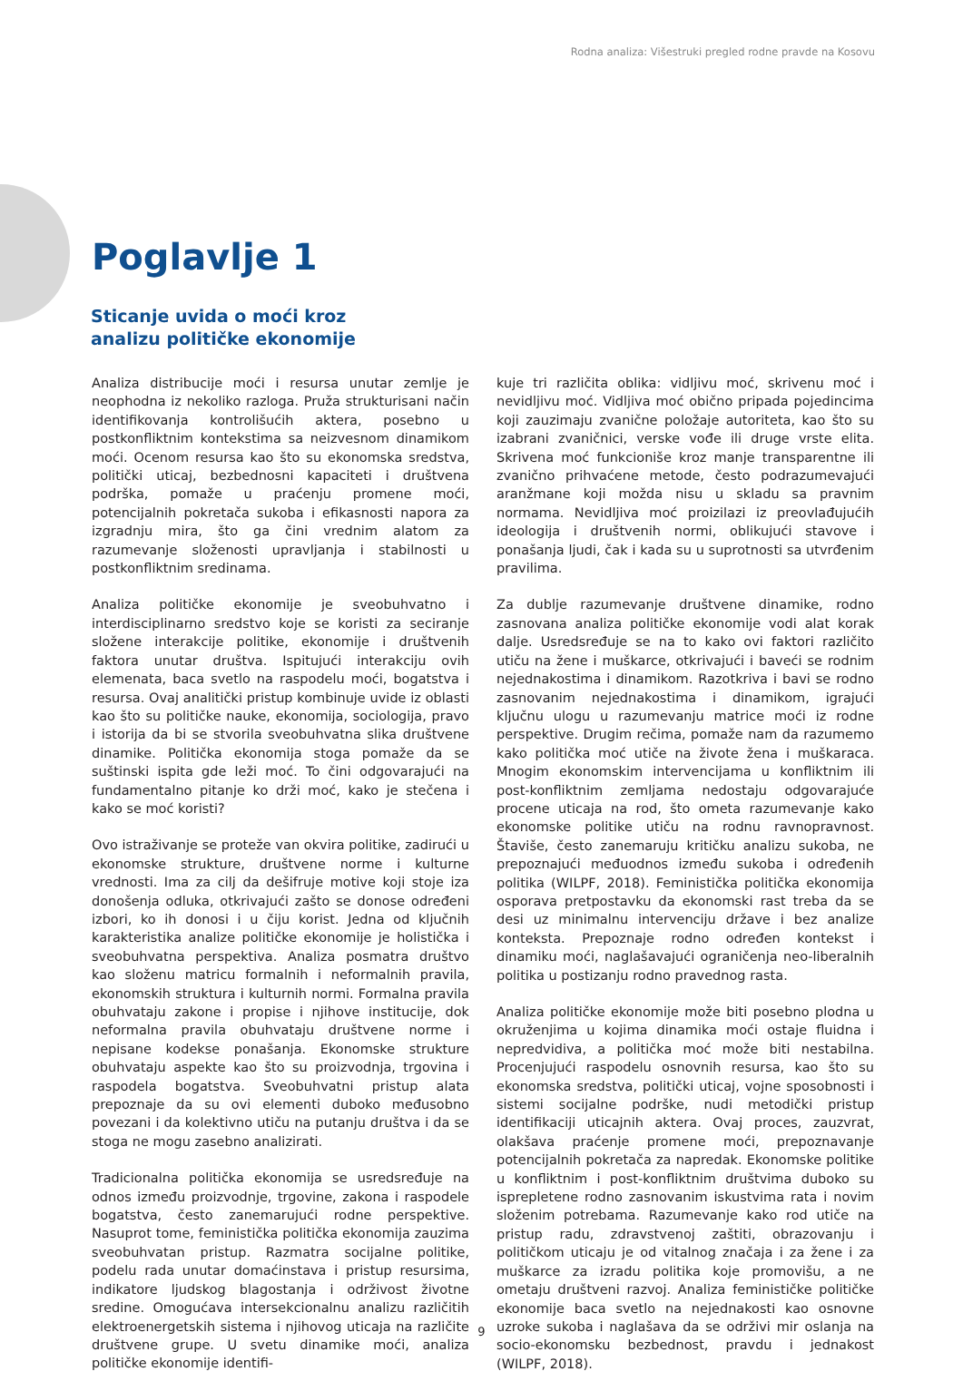Rodna analiza: Višestruki pregled rodne pravde na Kosovu
Poglavlje 1
Sticanje uvida o moći kroz
analizu političke ekonomije
Analiza distribucije moći i resursa unutar zemlje je neophodna iz nekoliko razloga. Pruža strukturisani način identifikovanja kontrolišućih aktera, posebno u postkonfliktnim kontekstima sa neizvesnom dinamikom moći. Ocenom resursa kao što su ekonomska sredstva, politički uticaj, bezbednosni kapaciteti i društvena podrška, pomaže u praćenju promene moći, potencijalnih pokretača sukoba i efikasnosti napora za izgradnju mira, što ga čini vrednim alatom za razumevanje složenosti upravljanja i stabilnosti u postkonfliktnim sredinama.
Analiza političke ekonomije je sveobuhvatno i interdisciplinarno sredstvo koje se koristi za seciranje složene interakcije politike, ekonomije i društvenih faktora unutar društva. Ispitujući interakciju ovih elemenata, baca svetlo na raspodelu moći, bogatstva i resursa. Ovaj analitički pristup kombinuje uvide iz oblasti kao što su političke nauke, ekonomija, sociologija, pravo i istorija da bi se stvorila sveobuhvatna slika društvene dinamike. Politička ekonomija stoga pomaže da se suštinski ispita gde leži moć. To čini odgovarajući na fundamentalno pitanje ko drži moć, kako je stečena i kako se moć koristi?
Ovo istraživanje se proteže van okvira politike, zadirući u ekonomske strukture, društvene norme i kulturne vrednosti. Ima za cilj da dešifruje motive koji stoje iza donošenja odluka, otkrivajući zašto se donose određeni izbori, ko ih donosi i u čiju korist. Jedna od ključnih karakteristika analize političke ekonomije je holistička i sveobuhvatna perspektiva. Analiza posmatra društvo kao složenu matricu formalnih i neformalnih pravila, ekonomskih struktura i kulturnih normi. Formalna pravila obuhvataju zakone i propise i njihove institucije, dok neformalna pravila obuhvataju društvene norme i nepisane kodekse ponašanja. Ekonomske strukture obuhvataju aspekte kao što su proizvodnja, trgovina i raspodela bogatstva. Sveobuhvatni pristup alata prepoznaje da su ovi elementi duboko međusobno povezani i da kolektivno utiču na putanju društva i da se stoga ne mogu zasebno analizirati.
Tradicionalna politička ekonomija se usredsređuje na odnos između proizvodnje, trgovine, zakona i raspodele bogatstva, često zanemarujući rodne perspektive. Nasuprot tome, feministička politička ekonomija zauzima sveobuhvatan pristup. Razmatra socijalne politike, podelu rada unutar domaćinstava i pristup resursima, indikatore ljudskog blagostanja i održivost životne sredine. Omogućava intersekcionalnu analizu različitih elektroenergetskih sistema i njihovog uticaja na različite društvene grupe. U svetu dinamike moći, analiza političke ekonomije identifi-
kuje tri različita oblika: vidljivu moć, skrivenu moć i nevidljivu moć. Vidljiva moć obično pripada pojedincima koji zauzimaju zvanične položaje autoriteta, kao što su izabrani zvaničnici, verske vođe ili druge vrste elita. Skrivena moć funkcioniše kroz manje transparentne ili zvanično prihvaćene metode, često podrazumevajući aranžmane koji možda nisu u skladu sa pravnim normama. Nevidljiva moć proizilazi iz preovlađujućih ideologija i društvenih normi, oblikujući stavove i ponašanja ljudi, čak i kada su u suprotnosti sa utvrđenim pravilima.
Za dublje razumevanje društvene dinamike, rodno zasnovana analiza političke ekonomije vodi alat korak dalje. Usredsređuje se na to kako ovi faktori različito utiču na žene i muškarce, otkrivajući i baveći se rodnim nejednakostima i dinamikom. Razotkriva i bavi se rodno zasnovanim nejednakostima i dinamikom, igrajući ključnu ulogu u razumevanju matrice moći iz rodne perspektive. Drugim rečima, pomaže nam da razumemo kako politička moć utiče na živote žena i muškaraca. Mnogim ekonomskim intervencijama u konfliktnim ili post-konfliktnim zemljama nedostaju odgovarajuće procene uticaja na rod, što ometa razumevanje kako ekonomske politike utiču na rodnu ravnopravnost. Štaviše, često zanemaruju kritičku analizu sukoba, ne prepoznajući međuodnos između sukoba i određenih politika (WILPF, 2018). Feministička politička ekonomija osporava pretpostavku da ekonomski rast treba da se desi uz minimalnu intervenciju države i bez analize konteksta. Prepoznaje rodno određen kontekst i dinamiku moći, naglašavajući ograničenja neo-liberalnih politika u postizanju rodno pravednog rasta.
Analiza političke ekonomije može biti posebno plodna u okruženjima u kojima dinamika moći ostaje fluidna i nepredvidiva, a politička moć može biti nestabilna. Procenjujući raspodelu osnovnih resursa, kao što su ekonomska sredstva, politički uticaj, vojne sposobnosti i sistemi socijalne podrške, nudi metodički pristup identifikaciji uticajnih aktera. Ovaj proces, zauzvrat, olakšava praćenje promene moći, prepoznavanje potencijalnih pokretača za napredak. Ekonomske politike u konfliktnim i post-konfliktnim društvima duboko su isprepletene rodno zasnovanim iskustvima rata i novim složenim potrebama. Razumevanje kako rod utiče na pristup radu, zdravstvenoj zaštiti, obrazovanju i političkom uticaju je od vitalnog značaja i za žene i za muškarce za izradu politika koje promovišu, a ne ometaju društveni razvoj. Analiza feminističke političke ekonomije baca svetlo na nejednakosti kao osnovne uzroke sukoba i naglašava da se održivi mir oslanja na socio-ekonomsku bezbednost, pravdu i jednakost (WILPF, 2018).
9